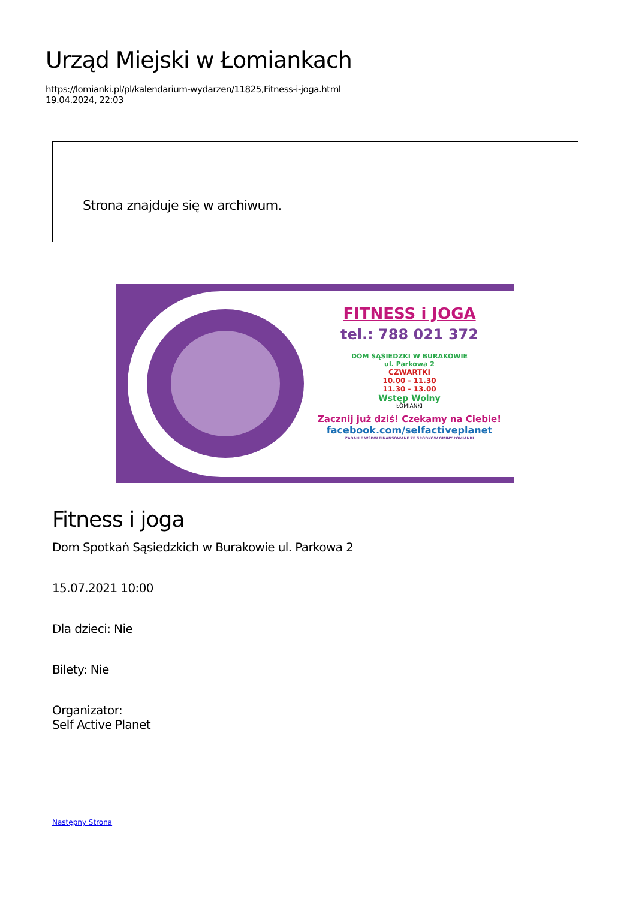Urząd Miejski w Łomiankach
https://lomianki.pl/pl/kalendarium-wydarzen/11825,Fitness-i-joga.html
19.04.2024, 22:03
Strona znajduje się w archiwum.
FITNESS i JOGA
tel.: 788 021 372
DOM SĄSIEDZKI W BURAKOWIE
ul. Parkowa 2
CZWARTKI
10.00 - 11.30
11.30 - 13.00
Wstęp Wolny
ŁOMIANKI
Zacznij już dziś! Czekamy na Ciebie!
facebook.com/selfactiveplanet
ZADANIE WSPÓŁFINANSOWANE ZE ŚRODKÓW GMINY ŁOMIANKI
Fitness i joga
Dom Spotkań Sąsiedzkich w Burakowie ul. Parkowa 2
15.07.2021 10:00
Dla dzieci: Nie
Bilety: Nie
Organizator:
Self Active Planet
Następny Strona